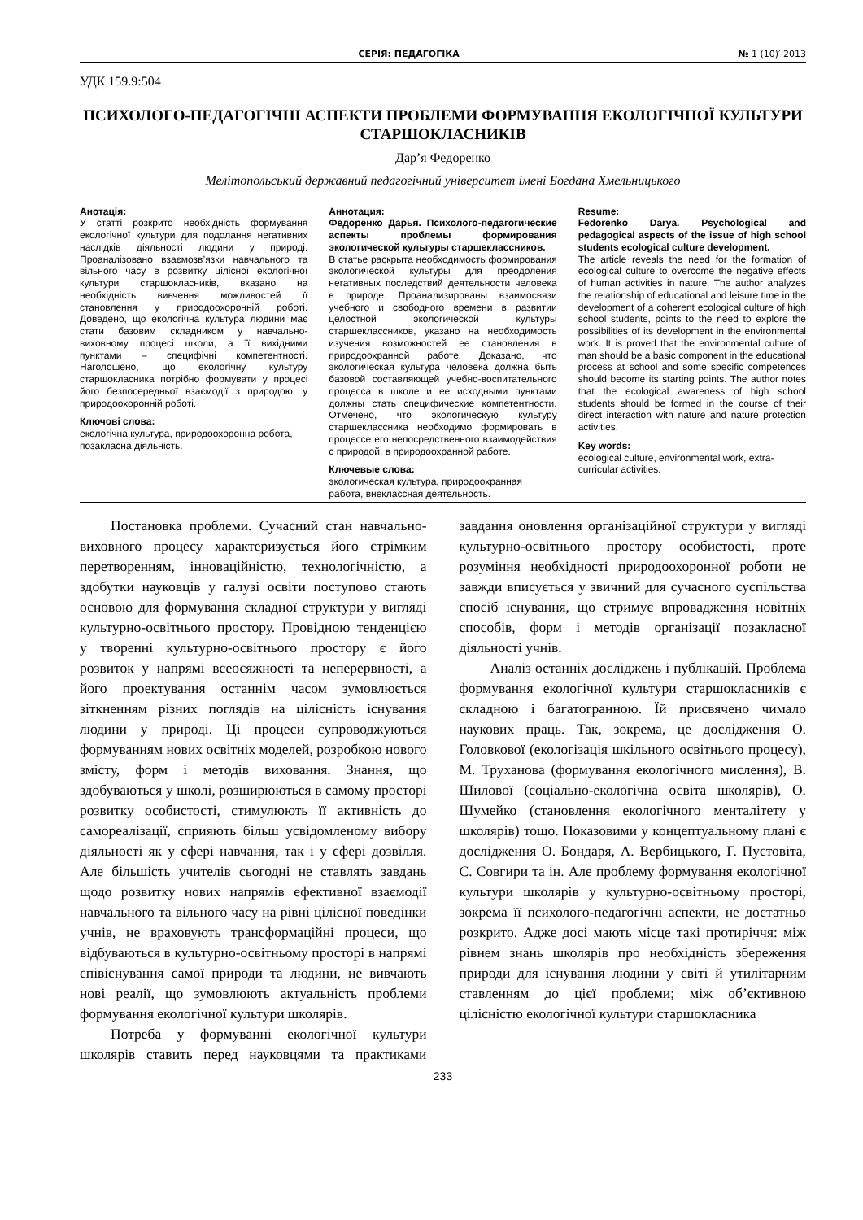СЕРІЯ: ПЕДАГОГІКА № 1 (10)′ 2013
УДК 159.9:504
ПСИХОЛОГО-ПЕДАГОГІЧНІ АСПЕКТИ ПРОБЛЕМИ ФОРМУВАННЯ ЕКОЛОГІЧНОЇ КУЛЬТУРИ СТАРШОКЛАСНИКІВ
Дар’я Федоренко
Мелітопольський державний педагогічний університет імені Богдана Хмельницького
Анотація:
У статті розкрито необхідність формування екологічної культури для подолання негативних наслідків діяльності людини у природі. Проаналізовано взаємозв’язки навчального та вільного часу в розвитку цілісної екологічної культури старшокласників, вказано на необхідність вивчення можливостей її становлення у природоохоронній роботі. Доведено, що екологічна культура людини має стати базовим складником у навчально-виховному процесі школи, а її вихідними пунктами – специфічні компетентності. Наголошено, що екологічну культуру старшокласника потрібно формувати у процесі його безпосередньої взаємодії з природою, у природоохоронній роботі.
Ключові слова:
екологічна культура, природоохоронна робота, позакласна діяльність.
Аннотация:
Федоренко Дарья. Психолого-педагогические аспекты проблемы формирования экологической культуры старшеклассников.
В статье раскрыта необходимость формирования экологической культуры для преодоления негативных последствий деятельности человека в природе. Проанализированы взаимосвязи учебного и свободного времени в развитии целостной экологической культуры старшеклассников, указано на необходимость изучения возможностей ее становления в природоохранной работе. Доказано, что экологическая культура человека должна быть базовой составляющей учебно-воспитательного процесса в школе и ее исходными пунктами должны стать специфические компетентности. Отмечено, что экологическую культуру старшеклассника необходимо формировать в процессе его непосредственного взаимодействия с природой, в природоохранной работе.
Ключевые слова:
экологическая культура, природоохранная работа, внеклассная деятельность.
Resume:
Fedorenko Darya. Psychological and pedagogical aspects of the issue of high school students ecological culture development.
The article reveals the need for the formation of ecological culture to overcome the negative effects of human activities in nature. The author analyzes the relationship of educational and leisure time in the development of a coherent ecological culture of high school students, points to the need to explore the possibilities of its development in the environmental work. It is proved that the environmental culture of man should be a basic component in the educational process at school and some specific competences should become its starting points. The author notes that the ecological awareness of high school students should be formed in the course of their direct interaction with nature and nature protection activities.
Key words:
ecological culture, environmental work, extra-curricular activities.
Постановка проблеми. Сучасний стан навчально-виховного процесу характеризується його стрімким перетворенням, інноваційністю, технологічністю, а здобутки науковців у галузі освіти поступово стають основою для формування складної структури у вигляді культурно-освітнього простору. Провідною тенденцією у творенні культурно-освітнього простору є його розвиток у напрямі всеосяжності та неперервності, а його проектування останнім часом зумовлюється зіткненням різних поглядів на цілісність існування людини у природі. Ці процеси супроводжуються формуванням нових освітніх моделей, розробкою нового змісту, форм і методів виховання. Знання, що здобуваються у школі, розширюються в самому просторі розвитку особистості, стимулюють її активність до самореалізації, сприяють більш усвідомленому вибору діяльності як у сфері навчання, так і у сфері дозвілля. Але більшість учителів сьогодні не ставлять завдань щодо розвитку нових напрямів ефективної взаємодії навчального та вільного часу на рівні цілісної поведінки учнів, не враховують трансформаційні процеси, що відбуваються в культурно-освітньому просторі в напрямі співіснування самої природи та людини, не вивчають нові реалії, що зумовлюють актуальність проблеми формування екологічної культури школярів.
Потреба у формуванні екологічної культури школярів ставить перед науковцями та практиками завдання оновлення організаційної структури у вигляді культурно-освітнього простору особистості, проте розуміння необхідності природоохоронної роботи не завжди вписується у звичний для сучасного суспільства спосіб існування, що стримує впровадження новітніх способів, форм і методів організації позакласної діяльності учнів.
Аналіз останніх досліджень і публікацій. Проблема формування екологічної культури старшокласників є складною і багатогранною. Їй присвячено чимало наукових праць. Так, зокрема, це дослідження О. Головкової (екологізація шкільного освітнього процесу), М. Труханова (формування екологічного мислення), В. Шилової (соціально-екологічна освіта школярів), О. Шумейко (становлення екологічного менталітету у школярів) тощо. Показовими у концептуальному плані є дослідження О. Бондаря, А. Вербицького, Г. Пустовіта, С. Совгири та ін. Але проблему формування екологічної культури школярів у культурно-освітньому просторі, зокрема її психолого-педагогічні аспекти, не достатньо розкрито. Адже досі мають місце такі протиріччя: між рівнем знань школярів про необхідність збереження природи для існування людини у світі й утилітарним ставленням до цієї проблеми; між об’єктивною цілісністю екологічної культури старшокласника
233